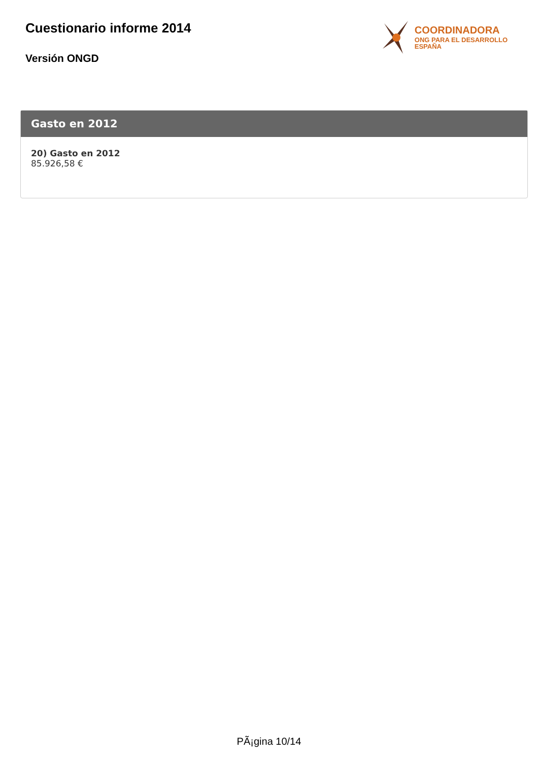Cuestionario informe 2014
Versión ONGD
COORDINADORA
ONG PARA EL DESARROLLO
ESPAÑA
Gasto en 2012
20) Gasto en 2012
85.926,58 €
PÃ¡gina 10/14